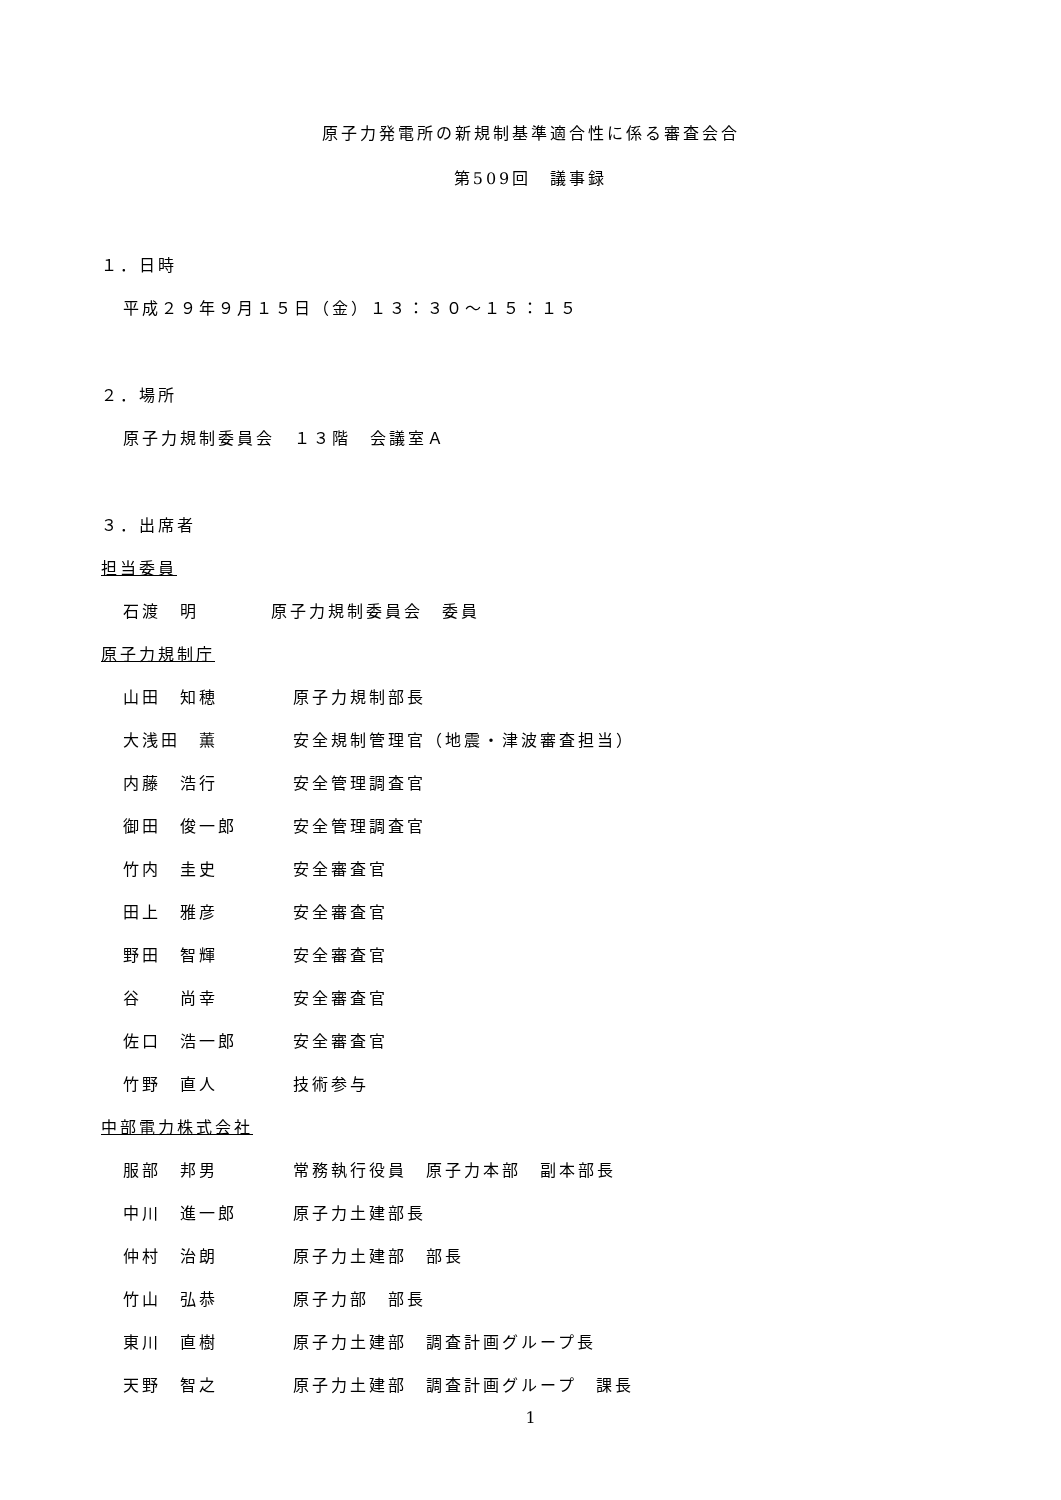原子力発電所の新規制基準適合性に係る審査会合
第509回　議事録
１．日時
平成２９年９月１５日（金）１３：３０～１５：１５
２．場所
原子力規制委員会　１３階　会議室Ａ
３．出席者
担当委員
石渡　明 原子力規制委員会　委員
原子力規制庁
山田　知穂 原子力規制部長
大浅田　薫 安全規制管理官（地震・津波審査担当）
内藤　浩行 安全管理調査官
御田　俊一郎 安全管理調査官
竹内　圭史 安全審査官
田上　雅彦 安全審査官
野田　智輝 安全審査官
谷　　尚幸 安全審査官
佐口　浩一郎 安全審査官
竹野　直人 技術参与
中部電力株式会社
服部　邦男 常務執行役員　原子力本部　副本部長
中川　進一郎 原子力土建部長
仲村　治朗 原子力土建部　部長
竹山　弘恭 原子力部　部長
東川　直樹 原子力土建部　調査計画グループ長
天野　智之 原子力土建部　調査計画グループ　課長
1